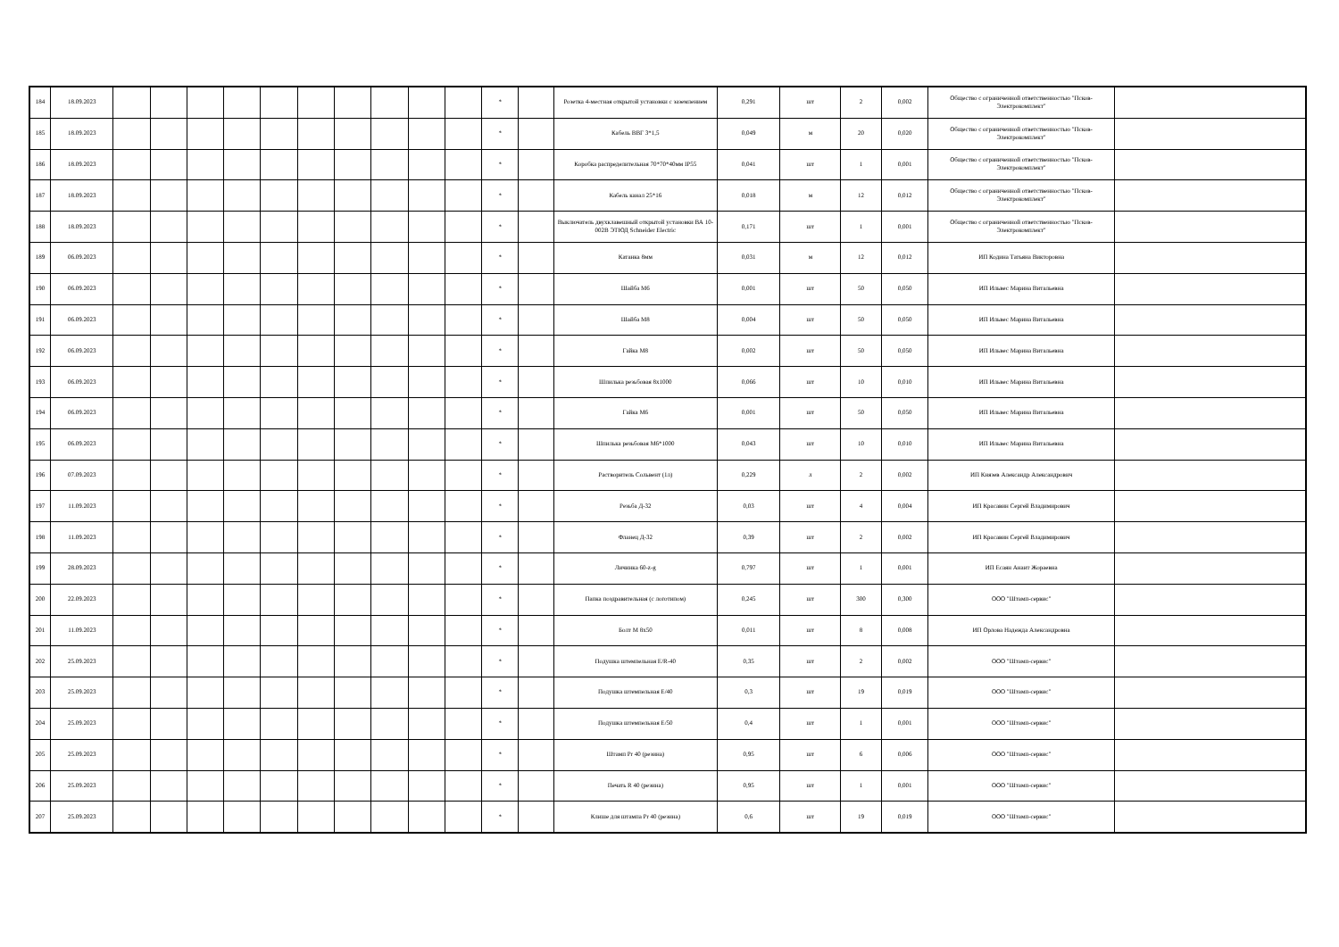| 184 | 18.09.2023 | | | | | | | | | | | * | | Розетка 4-местная открытой установки с заземлением | 0,291 | шт | 2 | 0,002 | Общество с ограниченной ответственностью "Псков-Электрокомплект" | |
| 185 | 18.09.2023 | | | | | | | | | | | * | | Кабель ВВГ 3*1,5 | 0,049 | м | 20 | 0,020 | Общество с ограниченной ответственностью "Псков-Электрокомплект" | |
| 186 | 18.09.2023 | | | | | | | | | | | * | | Коробка распределительная 70*70*40мм IP55 | 0,041 | шт | 1 | 0,001 | Общество с ограниченной ответственностью "Псков-Электрокомплект" | |
| 187 | 18.09.2023 | | | | | | | | | | | * | | Кабель канал 25*16 | 0,018 | м | 12 | 0,012 | Общество с ограниченной ответственностью "Псков-Электрокомплект" | |
| 188 | 18.09.2023 | | | | | | | | | | | * | | Выключатель двухклавешный открытой установки ВА 10-002В ЭТЮД Schneider Electric | 0,171 | шт | 1 | 0,001 | Общество с ограниченной ответственностью "Псков-Электрокомплект" | |
| 189 | 06.09.2023 | | | | | | | | | | | * | | Катанка 8мм | 0,031 | м | 12 | 0,012 | ИП Кодина Татьяна Викторовна | |
| 190 | 06.09.2023 | | | | | | | | | | | * | | Шайба М6 | 0,001 | шт | 50 | 0,050 | ИП Ильвес Марина Витальевна | |
| 191 | 06.09.2023 | | | | | | | | | | | * | | Шайба М8 | 0,004 | шт | 50 | 0,050 | ИП Ильвес Марина Витальевна | |
| 192 | 06.09.2023 | | | | | | | | | | | * | | Гайка М8 | 0,002 | шт | 50 | 0,050 | ИП Ильвес Марина Витальевна | |
| 193 | 06.09.2023 | | | | | | | | | | | * | | Шпилька резьбовая 8х1000 | 0,066 | шт | 10 | 0,010 | ИП Ильвес Марина Витальевна | |
| 194 | 06.09.2023 | | | | | | | | | | | * | | Гайка М6 | 0,001 | шт | 50 | 0,050 | ИП Ильвес Марина Витальевна | |
| 195 | 06.09.2023 | | | | | | | | | | | * | | Шпилька резьбовая М6*1000 | 0,043 | шт | 10 | 0,010 | ИП Ильвес Марина Витальевна | |
| 196 | 07.09.2023 | | | | | | | | | | | * | | Растворитель Сольвент (1л) | 0,229 | л | 2 | 0,002 | ИП Князев Александр Александрович | |
| 197 | 11.09.2023 | | | | | | | | | | | * | | Резьба Д-32 | 0,03 | шт | 4 | 0,004 | ИП Красавин Сергей Владимирович | |
| 198 | 11.09.2023 | | | | | | | | | | | * | | Фланец Д-32 | 0,39 | шт | 2 | 0,002 | ИП Красавин Сергей Владимирович | |
| 199 | 28.09.2023 | | | | | | | | | | | * | | Личинка 60-z-g | 0,797 | шт | 1 | 0,001 | ИП Есаян Анаит Жораевна | |
| 200 | 22.09.2023 | | | | | | | | | | | * | | Папка поздравительная (с логотипом) | 0,245 | шт | 300 | 0,300 | ООО "Штамп-сервис" | |
| 201 | 11.09.2023 | | | | | | | | | | | * | | Болт М 8х50 | 0,011 | шт | 8 | 0,008 | ИП Орлова Надежда Александровна | |
| 202 | 25.09.2023 | | | | | | | | | | | * | | Подушка штемпельная E/R-40 | 0,35 | шт | 2 | 0,002 | ООО "Штамп-сервис" | |
| 203 | 25.09.2023 | | | | | | | | | | | * | | Подушка штемпельная E/40 | 0,3 | шт | 19 | 0,019 | ООО "Штамп-сервис" | |
| 204 | 25.09.2023 | | | | | | | | | | | * | | Подушка штемпельная E/50 | 0,4 | шт | 1 | 0,001 | ООО "Штамп-сервис" | |
| 205 | 25.09.2023 | | | | | | | | | | | * | | Штамп Pr 40 (резина) | 0,95 | шт | 6 | 0,006 | ООО "Штамп-сервис" | |
| 206 | 25.09.2023 | | | | | | | | | | | * | | Печать R 40 (резина) | 0,95 | шт | 1 | 0,001 | ООО "Штамп-сервис" | |
| 207 | 25.09.2023 | | | | | | | | | | | * | | Клише для штампа Pr 40 (резина) | 0,6 | шт | 19 | 0,019 | ООО "Штамп-сервис" | |